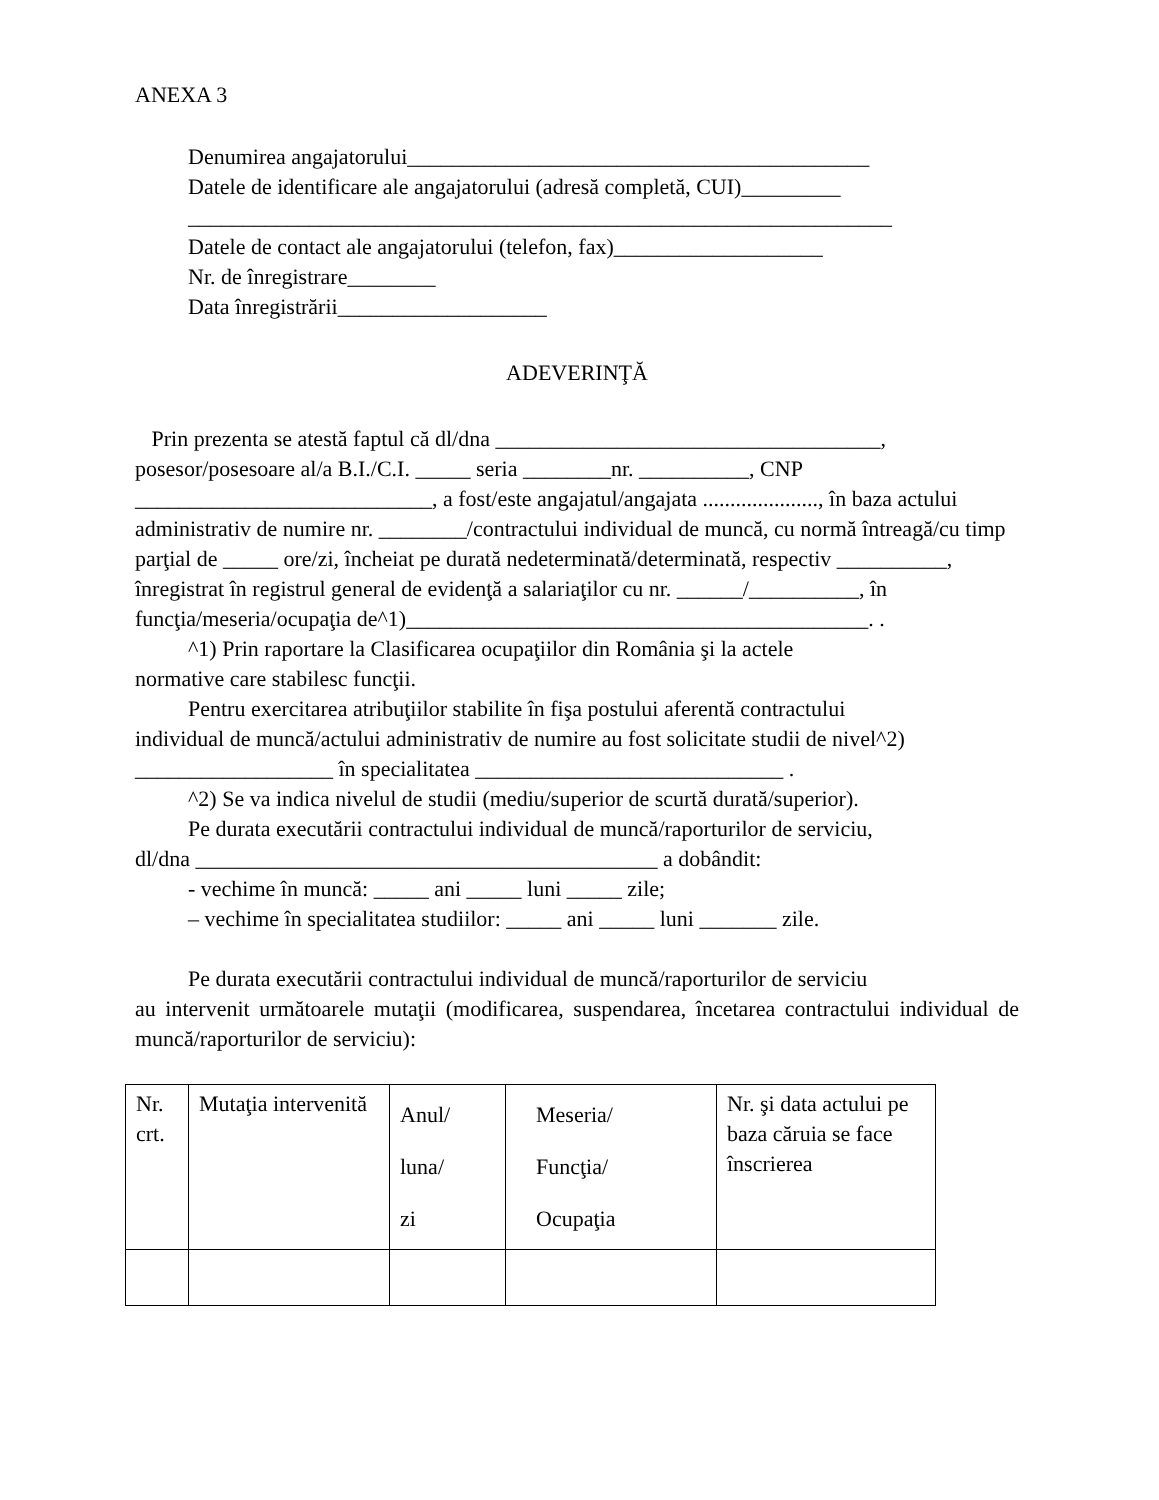ANEXA 3
Denumirea angajatorului__________________________________________
Datele de identificare ale angajatorului (adresă completă, CUI)_________
________________________________________________________________
Datele de contact ale angajatorului (telefon, fax)___________________
Nr. de înregistrare________
Data înregistrării___________________
ADEVERINŢĂ
Prin prezenta se atestă faptul că dl/dna ___________________________________, posesor/posesoare al/a B.I./C.I. _____ seria ________nr. __________, CNP ___________________________, a fost/este angajatul/angajata ....................., în baza actului administrativ de numire nr. ________/contractului individual de muncă, cu normă întreagă/cu timp parţial de _____ ore/zi, încheiat pe durată nedeterminată/determinată, respectiv __________, înregistrat în registrul general de evidenţă a salariaţilor cu nr. ______/__________, în funcţia/meseria/ocupaţia de^1)__________________________________________. .
^1) Prin raportare la Clasificarea ocupaţiilor din România şi la actele
normative care stabilesc funcţii.
Pentru exercitarea atribuţiilor stabilite în fişa postului aferentă contractului
individual de muncă/actului administrativ de numire au fost solicitate studii de nivel^2) __________________ în specialitatea ____________________________ .
^2) Se va indica nivelul de studii (mediu/superior de scurtă durată/superior).
Pe durata executării contractului individual de muncă/raporturilor de serviciu,
dl/dna __________________________________________ a dobândit:
- vechime în muncă: _____ ani _____ luni _____ zile;
– vechime în specialitatea studiilor: _____ ani _____ luni _______ zile.
Pe durata executării contractului individual de muncă/raporturilor de serviciu
au intervenit următoarele mutaţii (modificarea, suspendarea, încetarea contractului individual de muncă/raporturilor de serviciu):
| Nr. crt. | Mutaţia intervenită | Anul/ luna/ zi | Meseria/ Funcţia/ Ocupaţia | Nr. şi data actului pe baza căruia se face înscrierea |